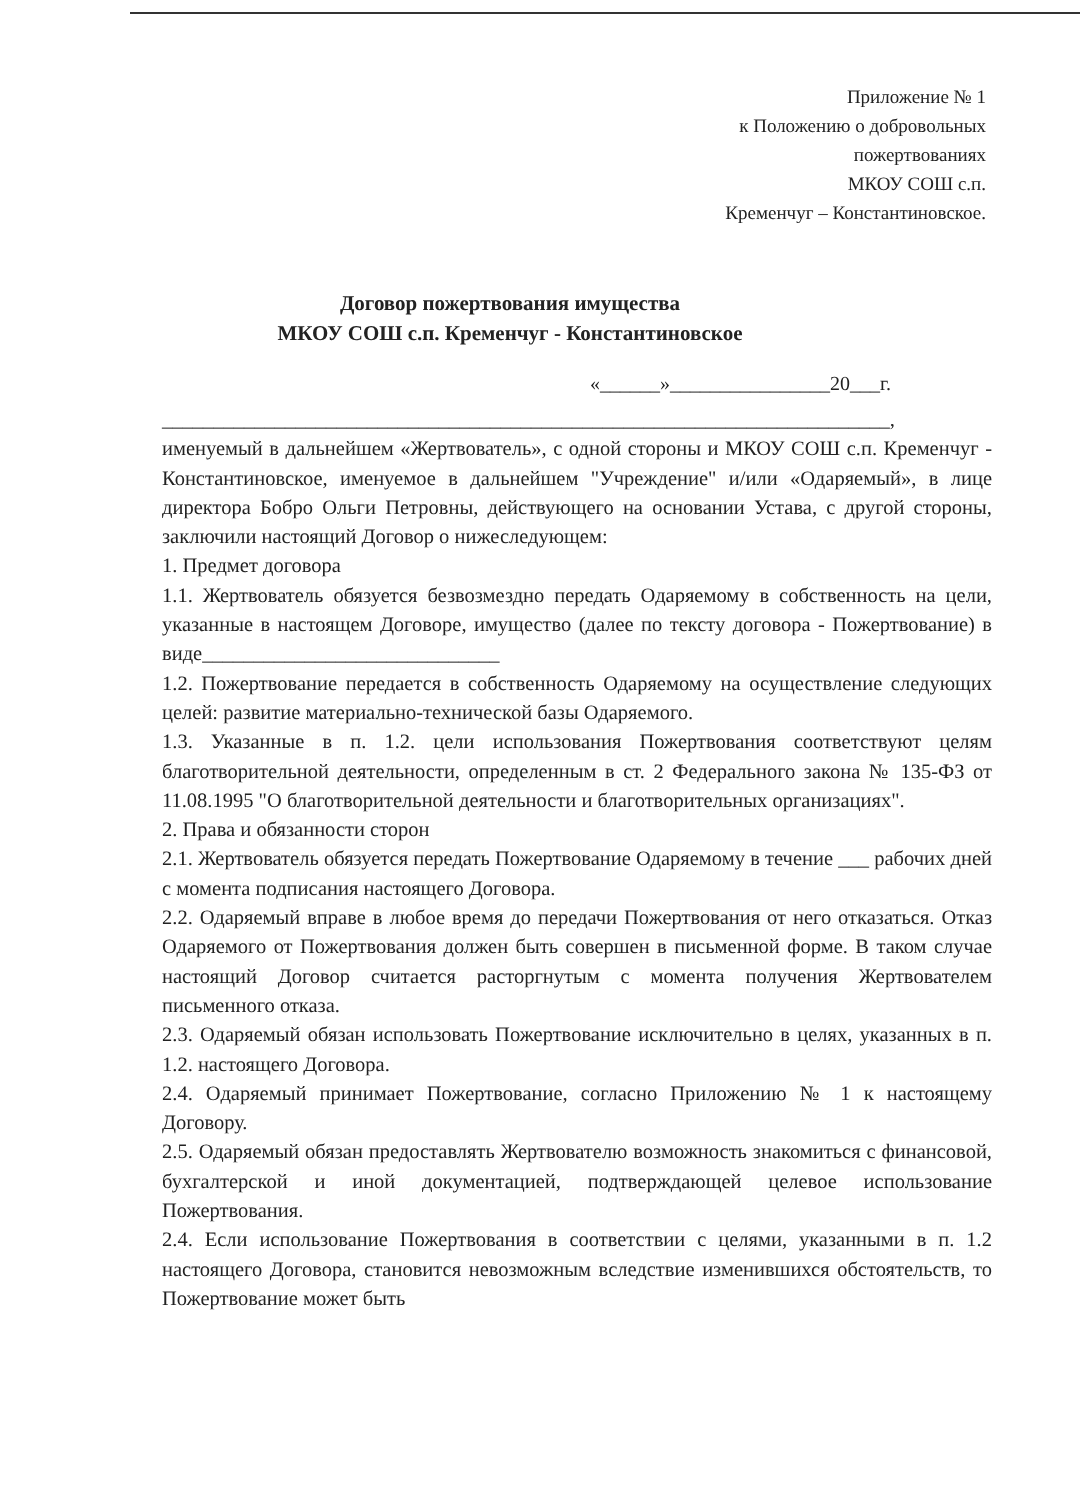Приложение № 1
к Положению о добровольных
пожертвованиях
МКОУ СОШ с.п.
Кременчуг – Константиновское.
Договор пожертвования имущества
МКОУ СОШ с.п. Кременчуг - Константиновское
«______»________________20___г.
_______________________________________________________________________,
именуемый в дальнейшем «Жертвователь», с одной стороны и МКОУ СОШ с.п. Кременчуг - Константиновское, именуемое в дальнейшем "Учреждение" и/или «Одаряемый», в лице директора Бобро Ольги Петровны, действующего на основании Устава, с другой стороны, заключили настоящий Договор о нижеследующем:
1. Предмет договора
1.1. Жертвователь обязуется безвозмездно передать Одаряемому в собственность на цели, указанные в настоящем Договоре, имущество (далее по тексту договора - Пожертвование) в виде_____________________________
1.2. Пожертвование передается в собственность Одаряемому на осуществление следующих целей: развитие материально-технической базы Одаряемого.
1.3. Указанные в п. 1.2. цели использования Пожертвования соответствуют целям благотворительной деятельности, определенным в ст. 2 Федерального закона № 135-ФЗ от 11.08.1995 "О благотворительной деятельности и благотворительных организациях".
2. Права и обязанности сторон
2.1. Жертвователь обязуется передать Пожертвование Одаряемому в течение ___ рабочих дней с момента подписания настоящего Договора.
2.2. Одаряемый вправе в любое время до передачи Пожертвования от него отказаться. Отказ Одаряемого от Пожертвования должен быть совершен в письменной форме. В таком случае настоящий Договор считается расторгнутым с момента получения Жертвователем письменного отказа.
2.3. Одаряемый обязан использовать Пожертвование исключительно в целях, указанных в п. 1.2. настоящего Договора.
2.4. Одаряемый принимает Пожертвование, согласно Приложению № 1 к настоящему Договору.
2.5. Одаряемый обязан предоставлять Жертвователю возможность знакомиться с финансовой, бухгалтерской и иной документацией, подтверждающей целевое использование Пожертвования.
2.4. Если использование Пожертвования в соответствии с целями, указанными в п. 1.2 настоящего Договора, становится невозможным вследствие изменившихся обстоятельств, то Пожертвование может быть